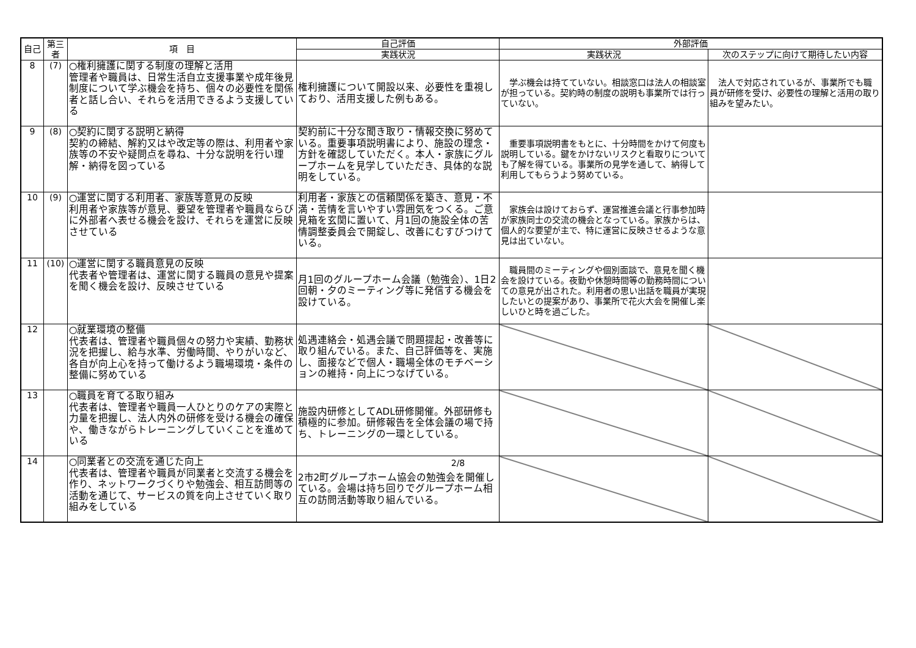| 自己 | 第三者 | 項 目 | 自己評価 | 外部評価 | |
| --- | --- | --- | --- | --- | --- |
| | | | 実践状況 | 実践状況 | 次のステップに向けて期待したい内容 |
| 8 | (7) | ○権利擁護に関する制度の理解と活用 管理者や職員は、日常生活自立支援事業や成年後見制度について学ぶ機会を持ち、個々の必要性を関係者と話し合い、それらを活用できるよう支援している | 権利擁護について開設以来、必要性を重視しており、活用支援した例もある。 | 学ぶ機会は持てていない。相談窓口は法人の相談室が担っている。契約時の制度の説明も事業所では行っていない。 | 法人で対応されているが、事業所でも職員が研修を受け、必要性の理解と活用の取り組みを望みたい。 |
| 9 | (8) | ○契約に関する説明と納得 契約の締結、解約又はや改定等の際は、利用者や家族等の不安や疑問点を尋ね、十分な説明を行い理解・納得を図っている | 契約前に十分な聞き取り・情報交換に努めている。重要事項説明書により、施設の理念・方針を確認していただく。本人・家族にグループホームを見学していただき、具体的な説明をしている。 | 重要事項説明書をもとに、十分時間をかけて何度も説明している。鍵をかけないリスクと看取りについても了解を得ている。事業所の見学を通して、納得して利用してもらうよう努めている。 | |
| 10 | (9) | ○運営に関する利用者、家族等意見の反映 利用者や家族等が意見、要望を管理者や職員ならびに外部者へ表せる機会を設け、それらを運営に反映させている | 利用者・家族との信頼関係を築き、意見・不満・苦情を言いやすい雰囲気をつくる。ご意見箱を玄関に置いて、月1回の施設全体の苦情調整委員会で開錠し、改善にむすびつけている。 | 家族会は設けておらず、運営推進会議と行事参加時が家族同士の交流の機会となっている。家族からは、個人的な要望が主で、特に運営に反映させるような意見は出ていない。 | |
| 11 | (10) | ○運営に関する職員意見の反映 代表者や管理者は、運営に関する職員の意見や提案を聞く機会を設け、反映させている | 月1回のグループホーム会議（勉強会）、1日2回朝・夕のミーティング等に発信する機会を設けている。 | 職員間のミーティングや個別面談で、意見を聞く機会を設けている。夜勤や休憩時間等の勤務時間についての意見が出された。利用者の思い出話を職員が実現したいとの提案があり、事業所で花火大会を開催し楽しいひと時を過ごした。 | |
| 12 | | ○就業環境の整備 代表者は、管理者や職員個々の努力や実績、勤務状況を把握し、給与水準、労働時間、やりがいなど、各自が向上心を持って働けるよう職場環境・条件の整備に努めている | 処遇連絡会・処遇会議で問題提起・改善等に取り組んでいる。また、自己評価等を、実施し、面接などで個人・職場全体のモチベーションの維持・向上につなげている。 | | |
| 13 | | ○職員を育てる取り組み 代表者は、管理者や職員一人ひとりのケアの実際と力量を把握し、法人内外の研修を受ける機会の確保や、働きながらトレーニングしていくことを進めている | 施設内研修としてADL研修開催。外部研修も積極的に参加。研修報告を全体会議の場で持ち、トレーニングの一環としている。 | | |
| 14 | | ○同業者との交流を通じた向上 代表者は、管理者や職員が同業者と交流する機会を作り、ネットワークづくりや勉強会、相互訪問等の活動を通じて、サービスの質を向上させていく取り組みをしている | 2市2町グループホーム協会の勉強会を開催している。会場は持ち回りでグループホーム相互の訪問活動等取り組んでいる。 | | |
2/8